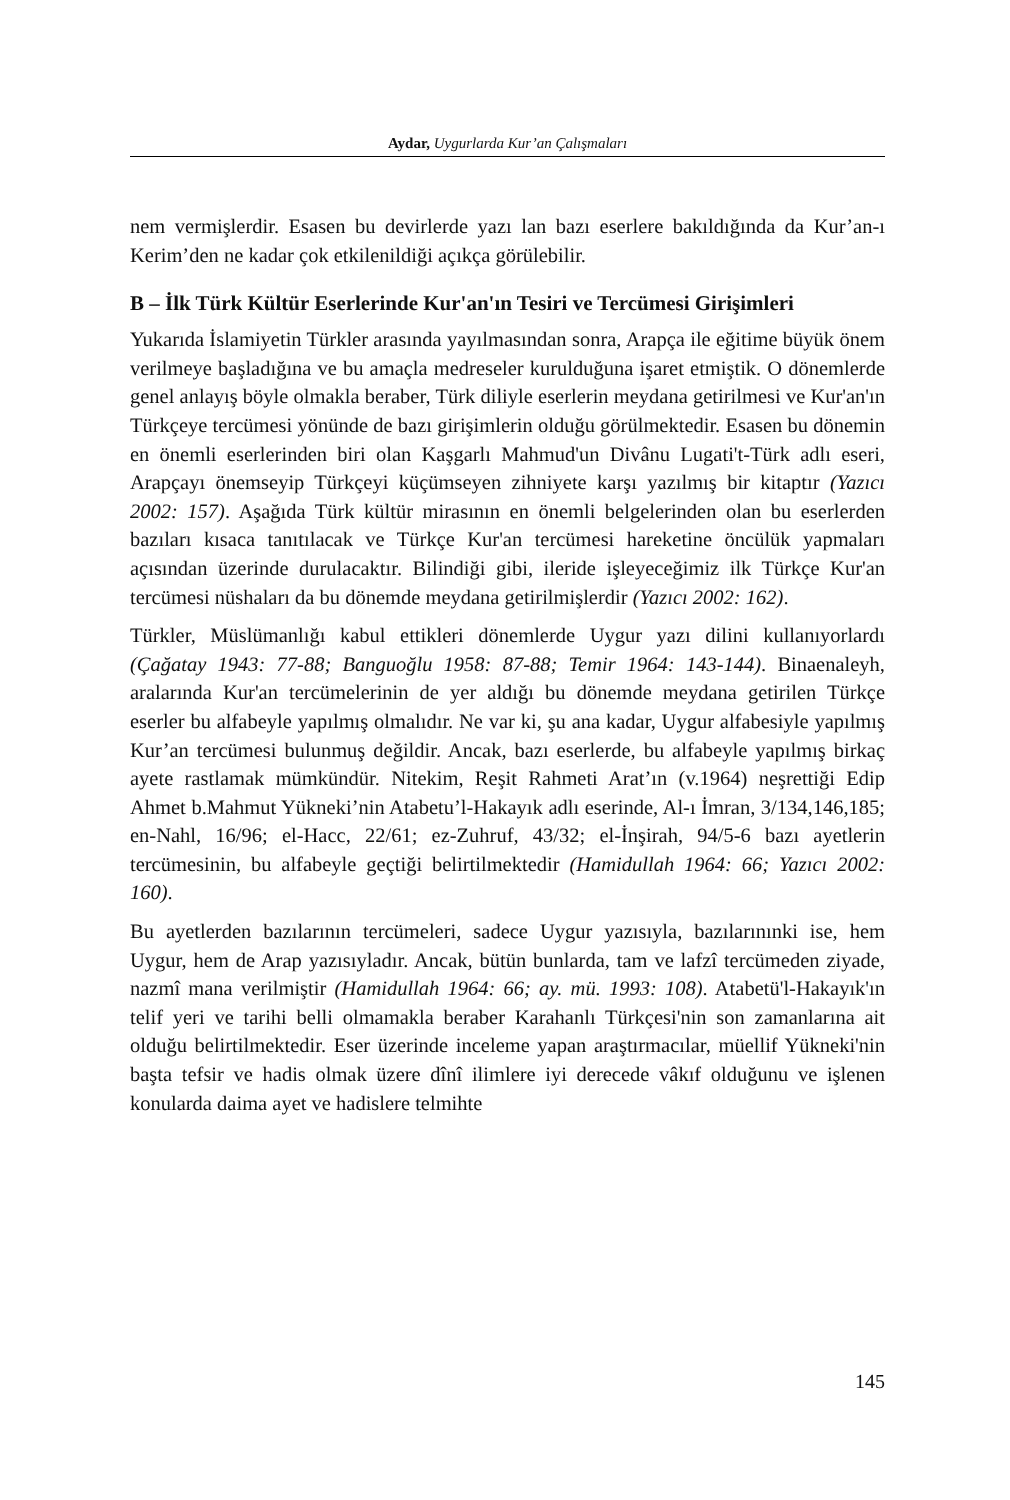Aydar, Uygurlarda Kur’an Çalışmaları
nem vermişlerdir. Esasen bu devirlerde yazı lan bazı eserlere bakıldığında da Kur’an-ı Kerim’den ne kadar çok etkilenildiği açıkça görülebilir.
B – İlk Türk Kültür Eserlerinde Kur'an'ın Tesiri ve Tercümesi Girişimleri
Yukarıda İslamiyetin Türkler arasında yayılmasından sonra, Arapça ile eğitime büyük önem verilmeye başladığına ve bu amaçla medreseler kurulduğuna işaret etmiştik. O dönemlerde genel anlayış böyle olmakla beraber, Türk diliyle eserlerin meydana getirilmesi ve Kur'an'ın Türkçeye tercümesi yönünde de bazı girişimlerin olduğu görülmektedir. Esasen bu dönemin en önemli eserlerinden biri olan Kaşgarlı Mahmud'un Divânu Lugati't-Türk adlı eseri, Arapçayı önemseyip Türkçeyi küçümseyen zihniyete karşı yazılmış bir kitaptır (Yazıcı 2002: 157). Aşağıda Türk kültür mirasının en önemli belgelerinden olan bu eserlerden bazıları kısaca tanıtılacak ve Türkçe Kur'an tercümesi hareketine öncülük yapmaları açısından üzerinde durulacaktır. Bilindiği gibi, ileride işleyeceğimiz ilk Türkçe Kur'an tercümesi nüshaları da bu dönemde meydana getirilmişlerdir (Yazıcı 2002: 162).
Türkler, Müslümanlığı kabul ettikleri dönemlerde Uygur yazı dilini kullanıyorlardı (Çağatay 1943: 77-88; Banguoğlu 1958: 87-88; Temir 1964: 143-144). Binaenaleyh, aralarında Kur'an tercümelerinin de yer aldığı bu dönemde meydana getirilen Türkçe eserler bu alfabeyle yapılmış olmalıdır. Ne var ki, şu ana kadar, Uygur alfabesiyle yapılmış Kur’an tercümesi bulunmuş değildir. Ancak, bazı eserlerde, bu alfabeyle yapılmış birkaç ayete rastlamak mümkündür. Nitekim, Reşit Rahmeti Arat’ın (v.1964) neşrettiği Edip Ahmet b.Mahmut Yükneki’nin Atabetu’l-Hakayık adlı eserinde, Al-ı İmran, 3/134,146,185; en-Nahl, 16/96; el-Hacc, 22/61; ez-Zuhruf, 43/32; el-İnşirah, 94/5-6 bazı ayetlerin tercümesinin, bu alfabeyle geçtiği belirtilmektedir (Hamidullah 1964: 66; Yazıcı 2002: 160).
Bu ayetlerden bazılarının tercümeleri, sadece Uygur yazısıyla, bazılarınınki ise, hem Uygur, hem de Arap yazısıyladır. Ancak, bütün bunlarda, tam ve lafzî tercümeden ziyade, nazmî mana verilmiştir (Hamidullah 1964: 66; ay. mü. 1993: 108). Atabetü'l-Hakayık'ın telif yeri ve tarihi belli olmamakla beraber Karahanlı Türkçesi'nin son zamanlarına ait olduğu belirtilmektedir. Eser üzerinde inceleme yapan araştırmacılar, müellif Yükneki'nin başta tefsir ve hadis olmak üzere dînî ilimlere iyi derecede vâkıf olduğunu ve işlenen konularda daima ayet ve hadislere telmihte
145